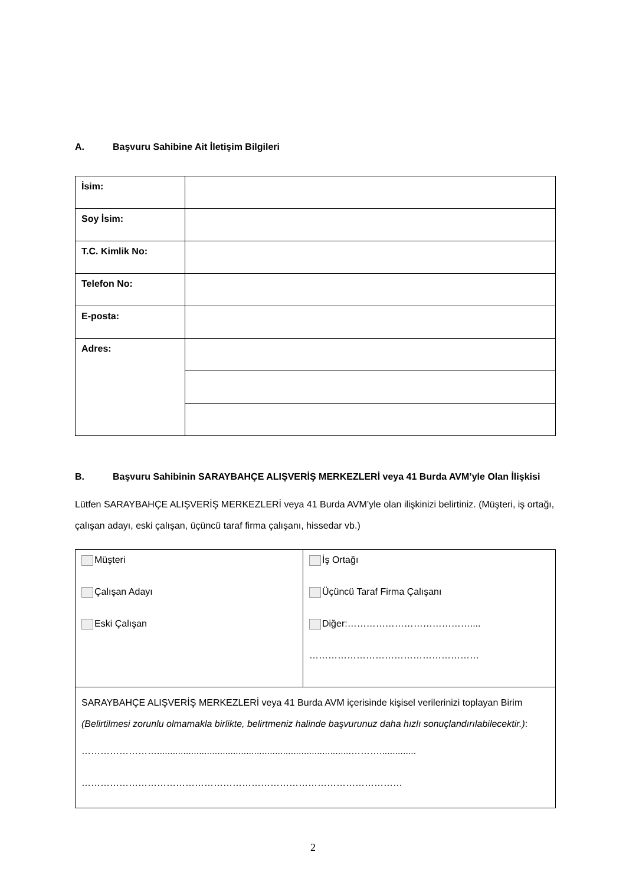A. Başvuru Sahibine Ait İletişim Bilgileri
| İsim: | |
| Soy İsim: | |
| T.C. Kimlik No: | |
| Telefon No: | |
| E-posta: | |
| Adres: | |
B. Başvuru Sahibinin SARAYBAHÇE ALIŞVERİŞ MERKEZLERİ veya 41 Burda AVM’yle Olan İlişkisi
Lütfen SARAYBAHÇE ALIŞVERİŞ MERKEZLERİ veya 41 Burda AVM’yle olan ilişkinizi belirtiniz. (Müşteri, iş ortağı, çalışan adayı, eski çalışan, üçüncü taraf firma çalışanı, hissedar vb.)
| Müşteri Çalışan Adayı Eski Çalışan | İş Ortağı Üçüncü Taraf Firma Çalışanı Diğer:………………………………….... ……………………………………………… |
| SARAYBAHÇE ALIŞVERİŞ MERKEZLERİ veya 41 Burda AVM içerisinde kişisel verilerinizi toplayan Birim (Belirtilmesi zorunlu olmamakla birlikte, belirtmeniz halinde başvurunuz daha hızlı sonuçlandırılabilecektir.) : ……………………..........................................................................……….............. ………………………………………………………………………………………… | |
2